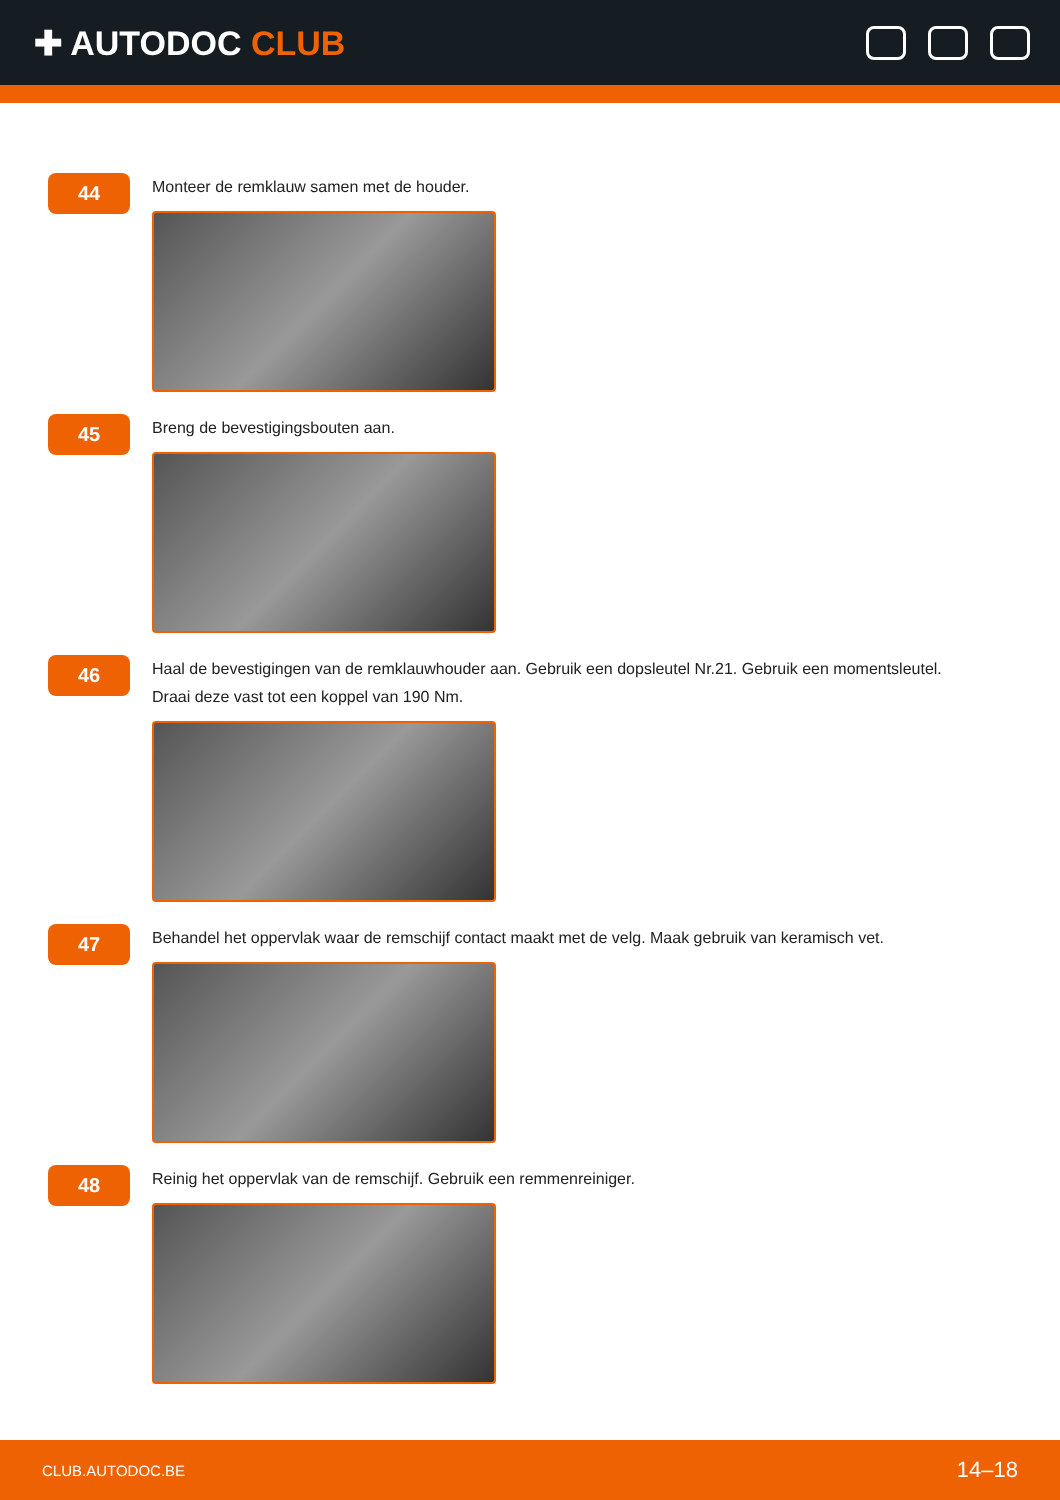✚ AUTODOC CLUB
44
Monteer de remklauw samen met de houder.
45
Breng de bevestigingsbouten aan.
46
Haal de bevestigingen van de remklauwhouder aan. Gebruik een dopsleutel Nr.21. Gebruik een momentsleutel. Draai deze vast tot een koppel van 190 Nm.
47
Behandel het oppervlak waar de remschijf contact maakt met de velg. Maak gebruik van keramisch vet.
48
Reinig het oppervlak van de remschijf. Gebruik een remmenreiniger.
CLUB.AUTODOC.BE 14–18